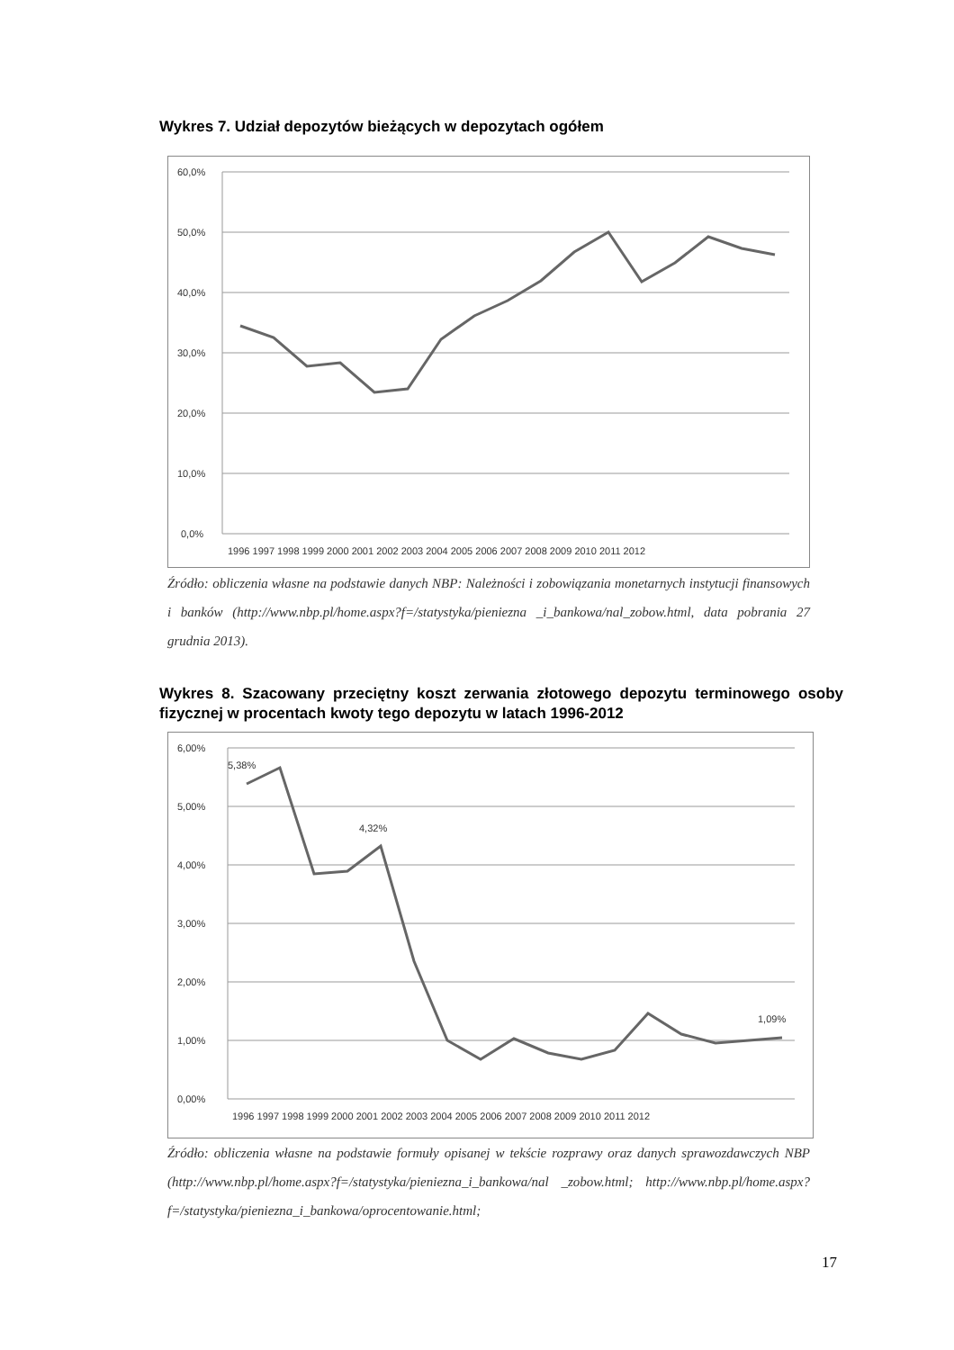Wykres 7. Udział depozytów bieżących w depozytach ogółem
60,0%
50,0%
40,0%
30,0%
20,0%
10,0%
0,0%
1996 1997 1998 1999 2000 2001 2002 2003 2004 2005 2006 2007 2008 2009 2010 2011 2012
Źródło: obliczenia własne na podstawie danych NBP: Należności i zobowiązania monetarnych instytucji finansowych i banków (http://www.nbp.pl/home.aspx?f=/statystyka/pieniezna _i_bankowa/nal_zobow.html, data pobrania 27 grudnia 2013).
Wykres 8. Szacowany przeciętny koszt zerwania złotowego depozytu terminowego osoby fizycznej w procentach kwoty tego depozytu w latach 1996-2012
6,00%
5,00%
4,00%
3,00%
2,00%
1,00%
0,00%
5,38%
4,32%
1,09%
1996 1997 1998 1999 2000 2001 2002 2003 2004 2005 2006 2007 2008 2009 2010 2011 2012
Źródło: obliczenia własne na podstawie formuły opisanej w tekście rozprawy oraz danych sprawozdawczych NBP (http://www.nbp.pl/home.aspx?f=/statystyka/pieniezna_i_bankowa/nal _zobow.html; http://www.nbp.pl/home.aspx?f=/statystyka/pieniezna_i_bankowa/oprocentowanie.html;
17